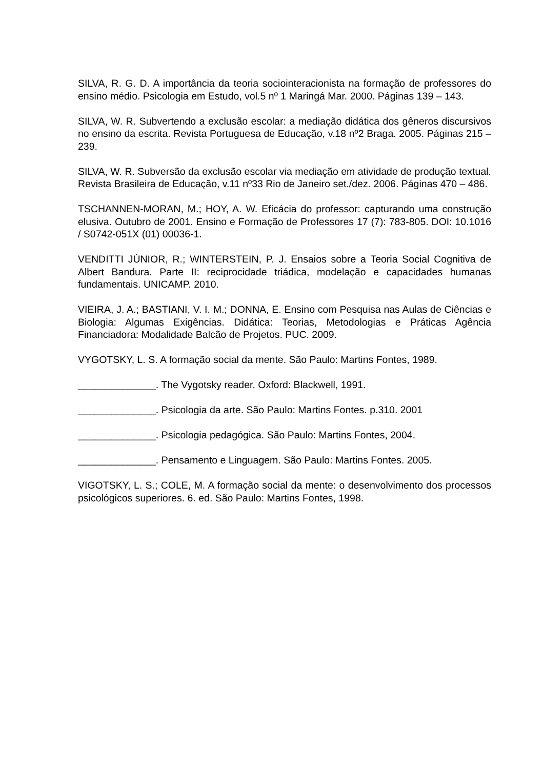SILVA, R. G. D. A importância da teoria sociointeracionista na formação de professores do ensino médio. Psicologia em Estudo, vol.5 nº 1 Maringá Mar. 2000. Páginas 139 – 143.
SILVA, W. R. Subvertendo a exclusão escolar: a mediação didática dos gêneros discursivos no ensino da escrita. Revista Portuguesa de Educação, v.18 nº2 Braga. 2005. Páginas 215 – 239.
SILVA, W. R. Subversão da exclusão escolar via mediação em atividade de produção textual. Revista Brasileira de Educação, v.11 nº33 Rio de Janeiro set./dez. 2006. Páginas 470 – 486.
TSCHANNEN-MORAN, M.; HOY, A. W. Eficácia do professor: capturando uma construção elusiva. Outubro de 2001. Ensino e Formação de Professores 17 (7): 783-805. DOI: 10.1016 / S0742-051X (01) 00036-1.
VENDITTI JÚNIOR, R.; WINTERSTEIN, P. J. Ensaios sobre a Teoria Social Cognitiva de Albert Bandura. Parte II: reciprocidade triádica, modelação e capacidades humanas fundamentais. UNICAMP. 2010.
VIEIRA, J. A.; BASTIANI, V. I. M.; DONNA, E. Ensino com Pesquisa nas Aulas de Ciências e Biologia: Algumas Exigências. Didática: Teorias, Metodologias e Práticas Agência Financiadora: Modalidade Balcão de Projetos. PUC. 2009.
VYGOTSKY, L. S. A formação social da mente. São Paulo: Martins Fontes, 1989.
______________. The Vygotsky reader. Oxford: Blackwell, 1991.
______________. Psicologia da arte. São Paulo: Martins Fontes. p.310. 2001
______________. Psicologia pedagógica. São Paulo: Martins Fontes, 2004.
______________. Pensamento e Linguagem. São Paulo: Martins Fontes. 2005.
VIGOTSKY, L. S.; COLE, M. A formação social da mente: o desenvolvimento dos processos psicológicos superiores. 6. ed. São Paulo: Martins Fontes, 1998.